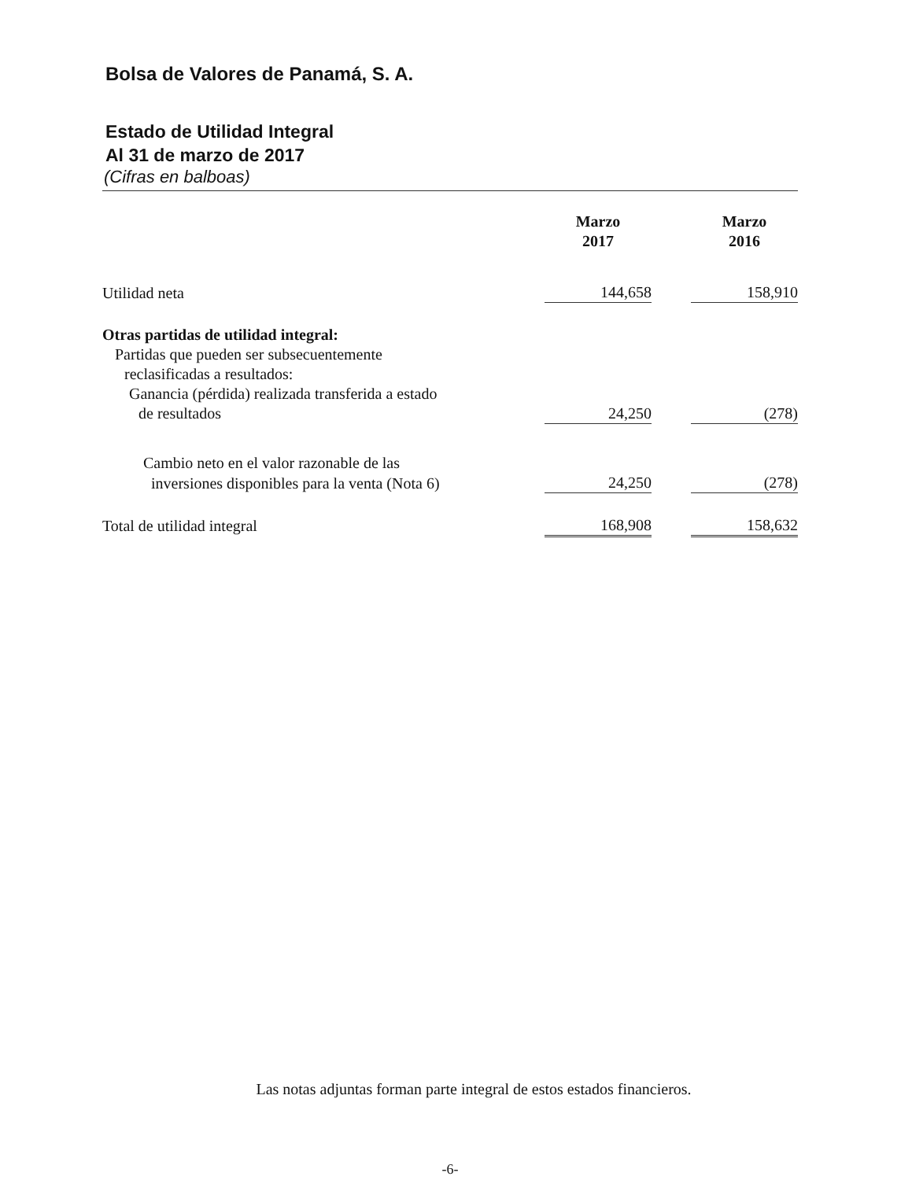Bolsa de Valores de Panamá, S. A.
Estado de Utilidad Integral
Al 31 de marzo de 2017
(Cifras en balboas)
| | Marzo 2017 | | Marzo 2016 |
| --- | --- | --- | --- |
| Utilidad neta | 144,658 | | 158,910 |
| Otras partidas de utilidad integral: | | | |
| Partidas que pueden ser subsecuentemente | | | |
| reclasificadas a resultados: | | | |
| Ganancia (pérdida) realizada transferida a estado | | | |
| de resultados | 24,250 | | (278) |
| Cambio neto en el valor razonable de las | | | |
| inversiones disponibles para la venta (Nota 6) | 24,250 | | (278) |
| Total de utilidad integral | 168,908 | | 158,632 |
Las notas adjuntas forman parte integral de estos estados financieros.
-6-